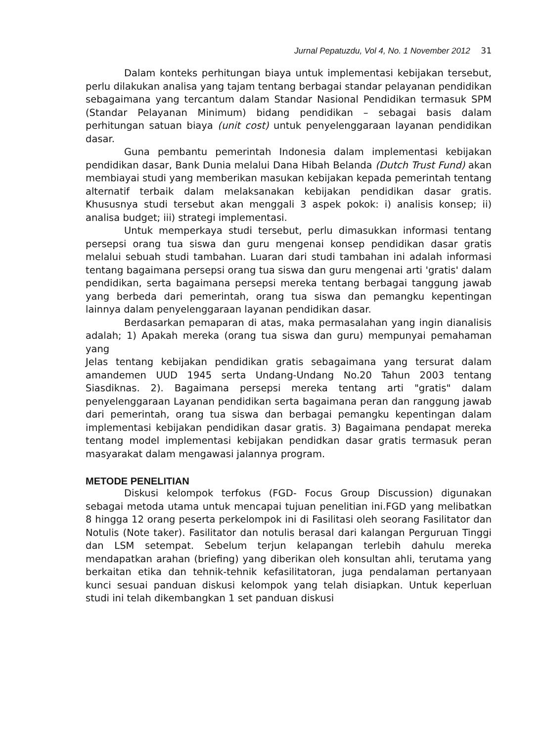Jurnal Pepatuzdu, Vol 4, No. 1 November 2012 31
Dalam konteks perhitungan biaya untuk implementasi kebijakan tersebut, perlu dilakukan analisa yang tajam tentang berbagai standar pelayanan pendidikan sebagaimana yang tercantum dalam Standar Nasional Pendidikan termasuk SPM (Standar Pelayanan Minimum) bidang pendidikan – sebagai basis dalam perhitungan satuan biaya (unit cost) untuk penyelenggaraan layanan pendidikan dasar.
Guna pembantu pemerintah Indonesia dalam implementasi kebijakan pendidikan dasar, Bank Dunia melalui Dana Hibah Belanda (Dutch Trust Fund) akan membiayai studi yang memberikan masukan kebijakan kepada pemerintah tentang alternatif terbaik dalam melaksanakan kebijakan pendidikan dasar gratis. Khususnya studi tersebut akan menggali 3 aspek pokok: i) analisis konsep; ii) analisa budget; iii) strategi implementasi.
Untuk memperkaya studi tersebut, perlu dimasukkan informasi tentang persepsi orang tua siswa dan guru mengenai konsep pendidikan dasar gratis melalui sebuah studi tambahan. Luaran dari studi tambahan ini adalah informasi tentang bagaimana persepsi orang tua siswa dan guru mengenai arti 'gratis' dalam pendidikan, serta bagaimana persepsi mereka tentang berbagai tanggung jawab yang berbeda dari pemerintah, orang tua siswa dan pemangku kepentingan lainnya dalam penyelenggaraan layanan pendidikan dasar.
Berdasarkan pemaparan di atas, maka permasalahan yang ingin dianalisis adalah; 1) Apakah mereka (orang tua siswa dan guru) mempunyai pemahaman yang
Jelas tentang kebijakan pendidikan gratis sebagaimana yang tersurat dalam amandemen UUD 1945 serta Undang-Undang No.20 Tahun 2003 tentang Siasdiknas. 2). Bagaimana persepsi mereka tentang arti "gratis" dalam penyelenggaraan Layanan pendidikan serta bagaimana peran dan ranggung jawab dari pemerintah, orang tua siswa dan berbagai pemangku kepentingan dalam implementasi kebijakan pendidikan dasar gratis. 3) Bagaimana pendapat mereka tentang model implementasi kebijakan pendidkan dasar gratis termasuk peran masyarakat dalam mengawasi jalannya program.
METODE PENELITIAN
Diskusi kelompok terfokus (FGD- Focus Group Discussion) digunakan sebagai metoda utama untuk mencapai tujuan penelitian ini.FGD yang melibatkan 8 hingga 12 orang peserta perkelompok ini di Fasilitasi oleh seorang Fasilitator dan Notulis (Note taker). Fasilitator dan notulis berasal dari kalangan Perguruan Tinggi dan LSM setempat. Sebelum terjun kelapangan terlebih dahulu mereka mendapatkan arahan (briefing) yang diberikan oleh konsultan ahli, terutama yang berkaitan etika dan tehnik-tehnik kefasilitatoran, juga pendalaman pertanyaan kunci sesuai panduan diskusi kelompok yang telah disiapkan. Untuk keperluan studi ini telah dikembangkan 1 set panduan diskusi